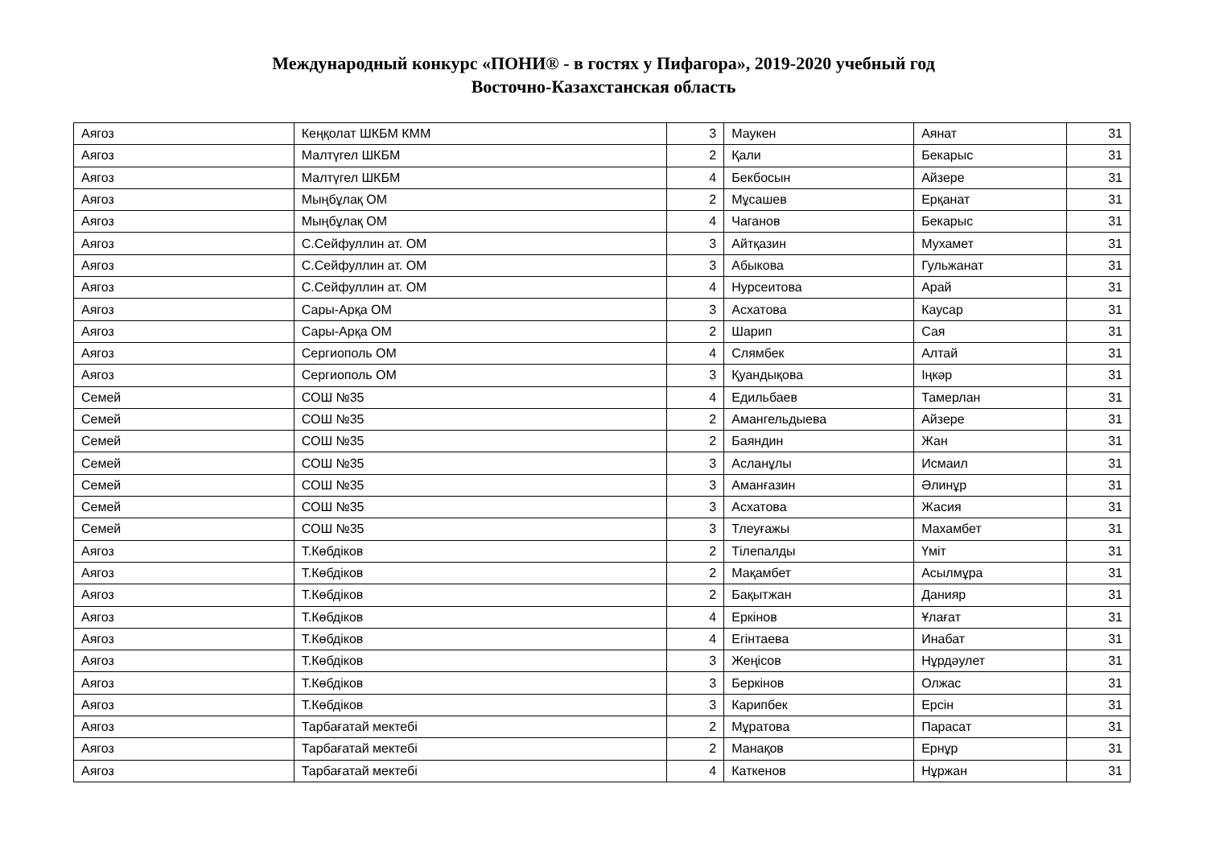Международный конкурс «ПОНИ® - в гостях у Пифагора», 2019-2020 учебный год
Восточно-Казахстанская область
| Аягоз | Кеңқолат ШКБМ КММ | 3 | Маукен | Аянат | 31 |
| Аягоз | Малтүгел ШКБМ | 2 | Қали | Бекарыс | 31 |
| Аягоз | Малтүгел ШКБМ | 4 | Бекбосын | Айзере | 31 |
| Аягоз | Мыңбұлақ ОМ | 2 | Мұсашев | Ерқанат | 31 |
| Аягоз | Мыңбұлақ ОМ | 4 | Чаганов | Бекарыс | 31 |
| Аягоз | С.Сейфуллин ат. ОМ | 3 | Айтқазин | Мухамет | 31 |
| Аягоз | С.Сейфуллин ат. ОМ | 3 | Абыкова | Гульжанат | 31 |
| Аягоз | С.Сейфуллин ат. ОМ | 4 | Нурсеитова | Арай | 31 |
| Аягоз | Сары-Арқа ОМ | 3 | Асхатова | Каусар | 31 |
| Аягоз | Сары-Арқа ОМ | 2 | Шарип | Сая | 31 |
| Аягоз | Сергиополь ОМ | 4 | Слямбек | Алтай | 31 |
| Аягоз | Сергиополь ОМ | 3 | Қуандықова | Іңкәр | 31 |
| Семей | СОШ №35 | 4 | Едильбаев | Тамерлан | 31 |
| Семей | СОШ №35 | 2 | Амангельдыева | Айзере | 31 |
| Семей | СОШ №35 | 2 | Баяндин | Жан | 31 |
| Семей | СОШ №35 | 3 | Асланұлы | Исмаил | 31 |
| Семей | СОШ №35 | 3 | Аманғазин | Әлинұр | 31 |
| Семей | СОШ №35 | 3 | Асхатова | Жасия | 31 |
| Семей | СОШ №35 | 3 | Тлеуғажы | Махамбет | 31 |
| Аягоз | Т.Көбдіков | 2 | Тілепалды | Үміт | 31 |
| Аягоз | Т.Көбдіков | 2 | Мақамбет | Асылмұра | 31 |
| Аягоз | Т.Көбдіков | 2 | Бақытжан | Данияр | 31 |
| Аягоз | Т.Көбдіков | 4 | Еркінов | Ұлағат | 31 |
| Аягоз | Т.Көбдіков | 4 | Егінтаева | Инабат | 31 |
| Аягоз | Т.Көбдіков | 3 | Жеңісов | Нұрдәулет | 31 |
| Аягоз | Т.Көбдіков | 3 | Беркінов | Олжас | 31 |
| Аягоз | Т.Көбдіков | 3 | Карипбек | Ерсін | 31 |
| Аягоз | Тарбағатай мектебі | 2 | Мұратова | Парасат | 31 |
| Аягоз | Тарбағатай мектебі | 2 | Манақов | Ернұр | 31 |
| Аягоз | Тарбағатай мектебі | 4 | Каткенов | Нұржан | 31 |